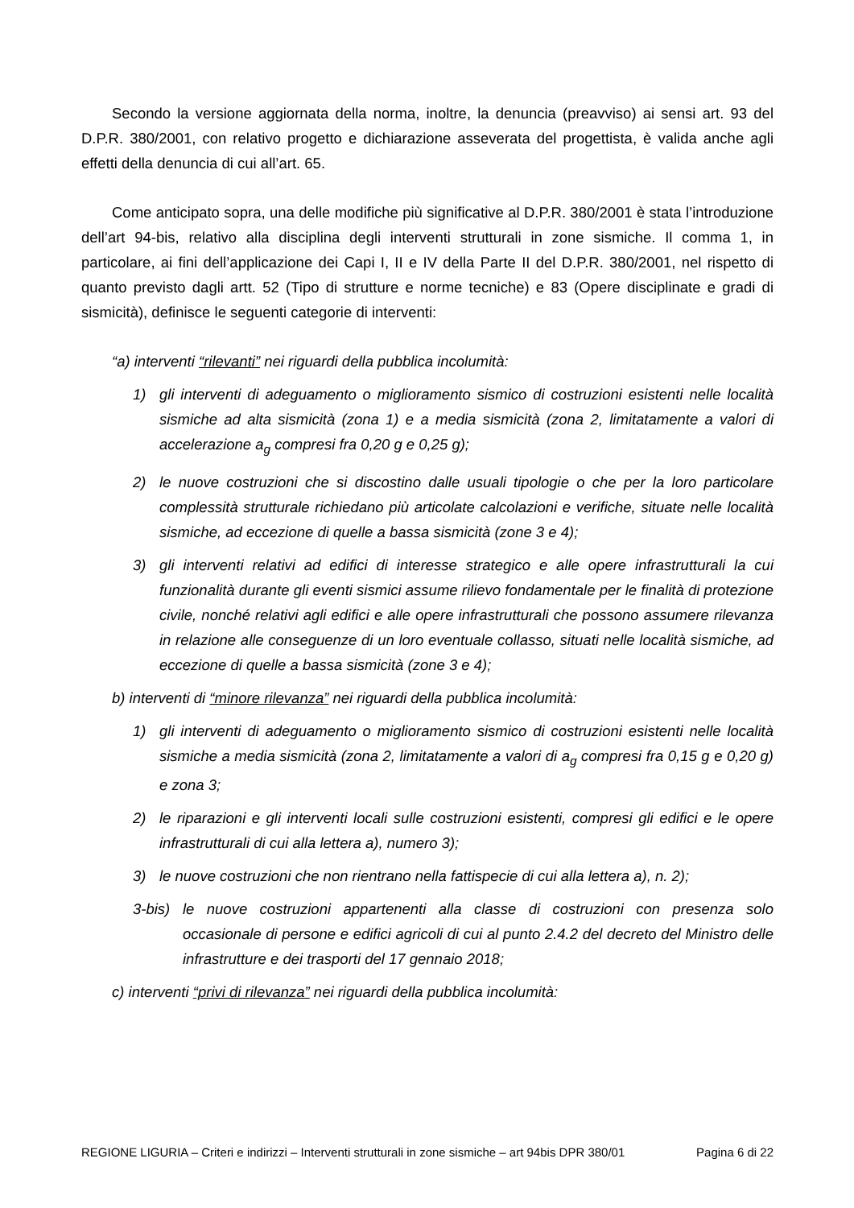Secondo la versione aggiornata della norma, inoltre, la denuncia (preavviso) ai sensi art. 93 del D.P.R. 380/2001, con relativo progetto e dichiarazione asseverata del progettista, è valida anche agli effetti della denuncia di cui all’art. 65.
Come anticipato sopra, una delle modifiche più significative al D.P.R. 380/2001 è stata l’introduzione dell’art 94-bis, relativo alla disciplina degli interventi strutturali in zone sismiche. Il comma 1, in particolare, ai fini dell’applicazione dei Capi I, II e IV della Parte II del D.P.R. 380/2001, nel rispetto di quanto previsto dagli artt. 52 (Tipo di strutture e norme tecniche) e 83 (Opere disciplinate e gradi di sismicità), definisce le seguenti categorie di interventi:
“a) interventi “rilevanti” nei riguardi della pubblica incolumità:
1) gli interventi di adeguamento o miglioramento sismico di costruzioni esistenti nelle località sismiche ad alta sismicità (zona 1) e a media sismicità (zona 2, limitatamente a valori di accelerazione a<sub>g</sub> compresi fra 0,20 g e 0,25 g);
2) le nuove costruzioni che si discostino dalle usuali tipologie o che per la loro particolare complessità strutturale richiedano più articolate calcolazioni e verifiche, situate nelle località sismiche, ad eccezione di quelle a bassa sismicità (zone 3 e 4);
3) gli interventi relativi ad edifici di interesse strategico e alle opere infrastrutturali la cui funzionalità durante gli eventi sismici assume rilievo fondamentale per le finalità di protezione civile, nonché relativi agli edifici e alle opere infrastrutturali che possono assumere rilevanza in relazione alle conseguenze di un loro eventuale collasso, situati nelle località sismiche, ad eccezione di quelle a bassa sismicità (zone 3 e 4);
b) interventi di “minore rilevanza” nei riguardi della pubblica incolumità:
1) gli interventi di adeguamento o miglioramento sismico di costruzioni esistenti nelle località sismiche a media sismicità (zona 2, limitatamente a valori di a<sub>g</sub> compresi fra 0,15 g e 0,20 g) e zona 3;
2) le riparazioni e gli interventi locali sulle costruzioni esistenti, compresi gli edifici e le opere infrastrutturali di cui alla lettera a), numero 3);
3) le nuove costruzioni che non rientrano nella fattispecie di cui alla lettera a), n. 2);
3-bis) le nuove costruzioni appartenenti alla classe di costruzioni con presenza solo occasionale di persone e edifici agricoli di cui al punto 2.4.2 del decreto del Ministro delle infrastrutture e dei trasporti del 17 gennaio 2018;
c) interventi “privi di rilevanza” nei riguardi della pubblica incolumità:
REGIONE LIGURIA – Criteri e indirizzi – Interventi strutturali in zone sismiche – art 94bis DPR 380/01 Pagina 6 di 22